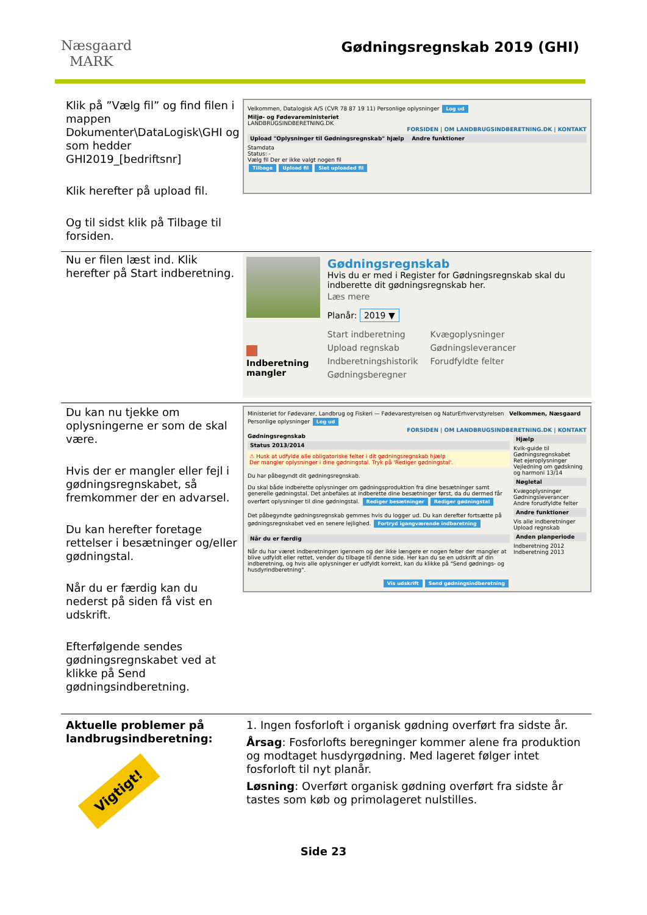Næsgaard
MARK
Gødningsregnskab 2019 (GHI)
Klik på ”Vælg fil” og find filen i mappen Dokumenter\DataLogisk\GHI og som hedder GHI2019_[bedriftsnr]
Klik herefter på upload fil.
Og til sidst klik på Tilbage til forsiden.
Velkommen, Datalogisk A/S (CVR 78 87 19 11) Personlige oplysninger Log ud
Miljø- og Fødevareministeriet
LANDBRUGSINDBERETNING.DK
FORSIDEN | OM LANDBRUGSINDBERETNING.DK | KONTAKT
Upload "Oplysninger til Gødningsregnskab" hjælp Andre funktioner
Stamdata
Status: -
Vælg fil Der er ikke valgt nogen fil
Tilbage Upload fil Slet uploaded fil
Nu er filen læst ind. Klik herefter på Start indberetning.
Indberetning mangler
Gødningsregnskab
Hvis du er med i Register for Gødningsregnskab skal du indberette dit gødningsregnskab her.
Læs mere
Planår: 2019 ▼
Start indberetning
Upload regnskab
Indberetningshistorik
Gødningsberegner
Kvægoplysninger
Gødningsleverancer
Forudfyldte felter
Du kan nu tjekke om oplysningerne er som de skal være.
Hvis der er mangler eller fejl i gødningsregnskabet, så fremkommer der en advarsel.
Du kan herefter foretage rettelser i besætninger og/eller gødningstal.
Når du er færdig kan du nederst på siden få vist en udskrift.
Efterfølgende sendes gødningsregnskabet ved at klikke på Send gødningsindberetning.
Ministeriet for Fødevarer, Landbrug og Fiskeri — Fødevarestyrelsen og NaturErhvervstyrelsen Velkommen, Næsgaard Personlige oplysninger Log ud
FORSIDEN | OM LANDBRUGSINDBERETNING.DK | KONTAKT
Gødningsregnskab
Status 2013/2014
⚠ Husk at udfylde alle obligatoriske felter i dit gødningsregnskab hjælp
Der mangler oplysninger i dine gødningstal. Tryk på 'Rediger gødningstal'.
Du har påbegyndt dit gødningsregnskab.
Du skal både indberette oplysninger om gødningsproduktion fra dine besætninger samt generelle gødningstal. Det anbefales at indberette dine besætninger først, da du dermed får overført oplysninger til dine gødningstal. Rediger besætninger Rediger gødningstal
Det påbegyndte gødningsregnskab gemmes hvis du logger ud. Du kan derefter fortsætte på gødningsregnskabet ved en senere lejlighed. Fortryd igangværende indberetning
Når du er færdig
Når du har været indberetningen igennem og der ikke længere er nogen felter der mangler at blive udfyldt eller rettet, vender du tilbage til denne side. Her kan du se en udskrift af din indberetning, og hvis alle oplysninger er udfyldt korrekt, kan du klikke på "Send gødnings- og husdyrindberetning".
Vis udskrift Send gødningsindberetning
Hjælp
Kvik-guide til Gødningsregnskabet
Ret ejeroplysninger
Vejledning om gødskning og harmoni 13/14
Nøgletal
Kvægoplysninger
Gødningsleverancer
Andre forudfyldte felter
Andre funktioner
Vis alle indberetninger
Upload regnskab
Anden planperiode
Indberetning 2012
Indberetning 2013
Aktuelle problemer på landbrugsindberetning:
Vigtigt!
1. Ingen fosforloft i organisk gødning overført fra sidste år.
Årsag: Fosforlofts beregninger kommer alene fra produktion og modtaget husdyrgødning. Med lageret følger intet fosforloft til nyt planår.
Løsning: Overført organisk gødning overført fra sidste år tastes som køb og primolageret nulstilles.
Side 23